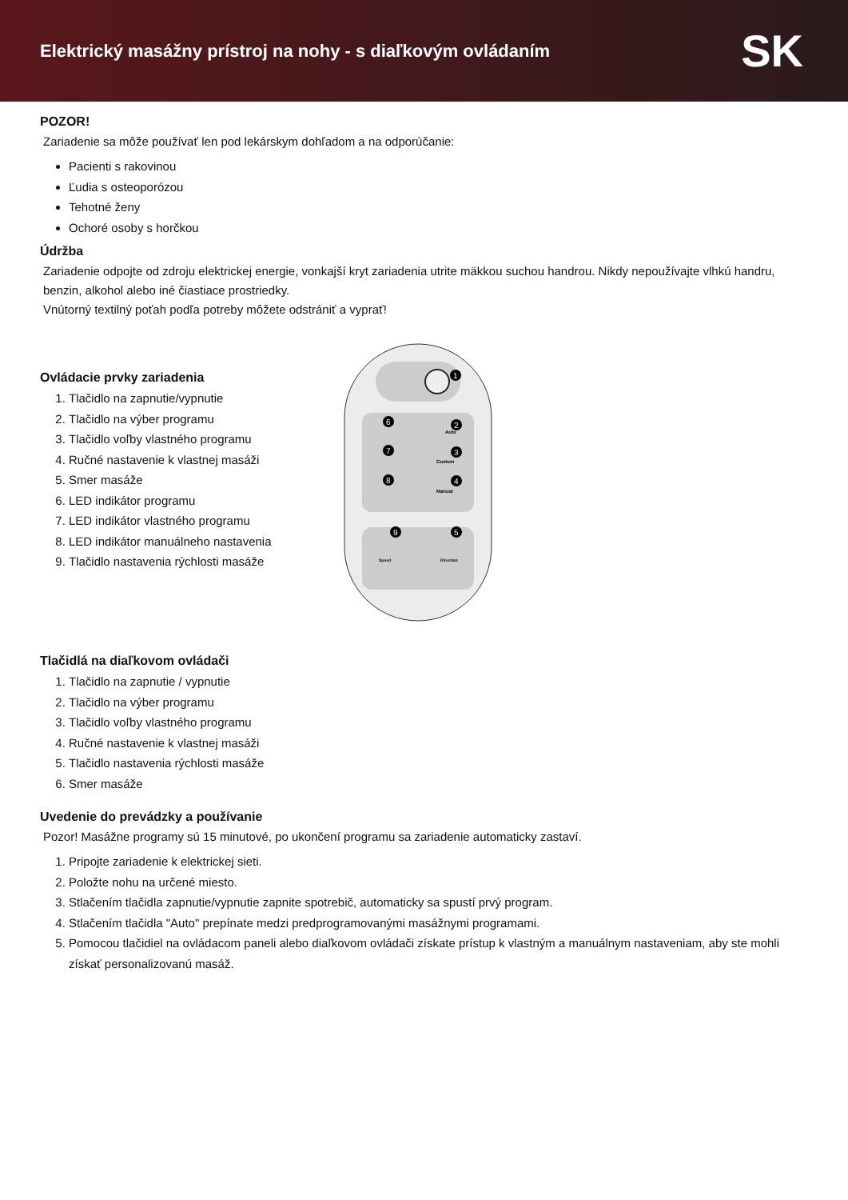Elektrický masážny prístroj na nohy - s diaľkovým ovládaním
SK
POZOR!
Zariadenie sa môže používať len pod lekárskym dohľadom a na odporúčanie:
Pacienti s rakovinou
Ľudia s osteoporózou
Tehotné ženy
Ochoré osoby s horčkou
Údržba
Zariadenie odpojte od zdroju elektrickej energie, vonkajší kryt zariadenia utrite mäkkou suchou handrou. Nikdy nepoužívajte vlhkú handru, benzin, alkohol alebo iné čiastiace prostriedky.
Vnútorný textilný poťah podľa potreby môžete odstrániť a vyprať!
Ovládacie prvky zariadenia
1. Tlačidlo na zapnutie/vypnutie
2. Tlačidlo na výber programu
3. Tlačidlo voľby vlastného programu
4. Ručné nastavenie k vlastnej masáži
5. Smer masáže
6. LED indikátor programu
7. LED indikátor vlastného programu
8. LED indikátor manuálneho nastavenia
9. Tlačidlo nastavenia rýchlosti masáže
Auto
Custom
Manual
Speed
Direction
1
2
3
4
5
6
7
8
9
Tlačidlá na diaľkovom ovládači
1. Tlačidlo na zapnutie / vypnutie
2. Tlačidlo na výber programu
3. Tlačidlo voľby vlastného programu
4. Ručné nastavenie k vlastnej masáži
5. Tlačidlo nastavenia rýchlosti masáže
6. Smer masáže
Uvedenie do prevádzky a používanie
Pozor! Masážne programy sú 15 minutové, po ukončení programu sa zariadenie automaticky zastaví.
1. Pripojte zariadenie k elektrickej sieti.
2. Položte nohu na určené miesto.
3. Stlačením tlačidla zapnutie/vypnutie zapnite spotrebič, automaticky sa spustí prvý program.
4. Stlačením tlačidla "Auto" prepínate medzi predprogramovanými masážnymi programami.
5. Pomocou tlačidiel na ovládacom paneli alebo diaľkovom ovládači získate prístup k vlastným a manuálnym nastaveniam, aby ste mohli získať personalizovanú masáž.